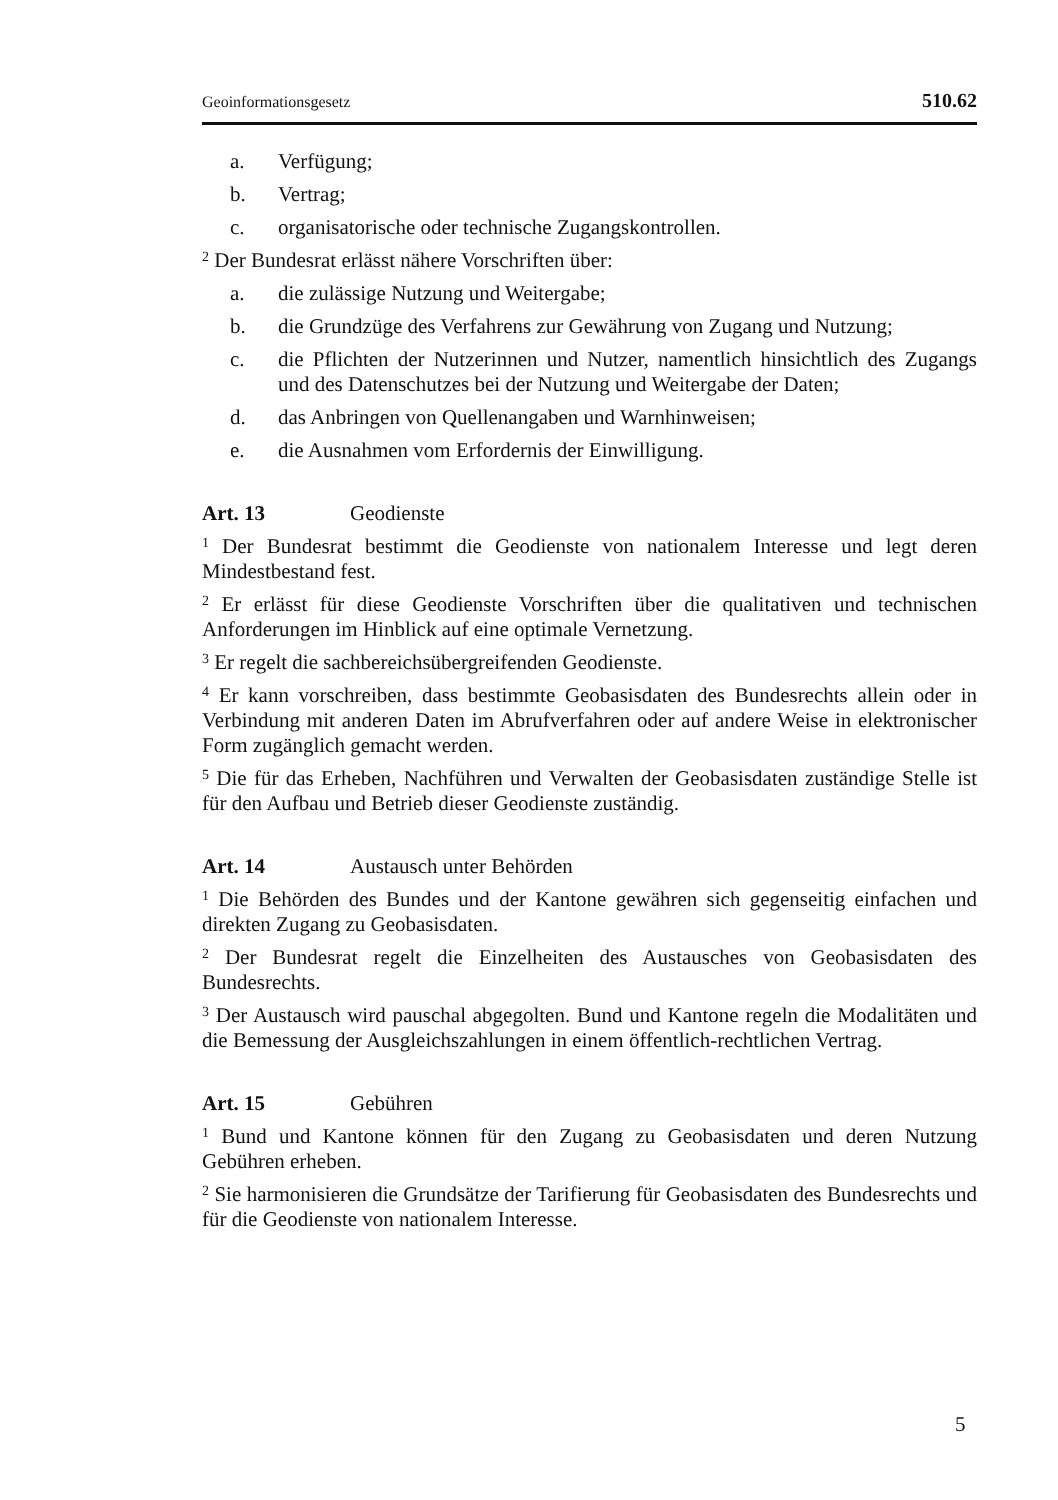Geoinformationsgesetz 510.62
a. Verfügung;
b. Vertrag;
c. organisatorische oder technische Zugangskontrollen.
<sup>2</sup> Der Bundesrat erlässt nähere Vorschriften über:
a. die zulässige Nutzung und Weitergabe;
b. die Grundzüge des Verfahrens zur Gewährung von Zugang und Nutzung;
c. die Pflichten der Nutzerinnen und Nutzer, namentlich hinsichtlich des Zugangs und des Datenschutzes bei der Nutzung und Weitergabe der Daten;
d. das Anbringen von Quellenangaben und Warnhinweisen;
e. die Ausnahmen vom Erfordernis der Einwilligung.
Art. 13 Geodienste
<sup>1</sup> Der Bundesrat bestimmt die Geodienste von nationalem Interesse und legt deren Mindestbestand fest.
<sup>2</sup> Er erlässt für diese Geodienste Vorschriften über die qualitativen und technischen Anforderungen im Hinblick auf eine optimale Vernetzung.
<sup>3</sup> Er regelt die sachbereichsübergreifenden Geodienste.
<sup>4</sup> Er kann vorschreiben, dass bestimmte Geobasisdaten des Bundesrechts allein oder in Verbindung mit anderen Daten im Abrufverfahren oder auf andere Weise in elektronischer Form zugänglich gemacht werden.
<sup>5</sup> Die für das Erheben, Nachführen und Verwalten der Geobasisdaten zuständige Stelle ist für den Aufbau und Betrieb dieser Geodienste zuständig.
Art. 14 Austausch unter Behörden
<sup>1</sup> Die Behörden des Bundes und der Kantone gewähren sich gegenseitig einfachen und direkten Zugang zu Geobasisdaten.
<sup>2</sup> Der Bundesrat regelt die Einzelheiten des Austausches von Geobasisdaten des Bundesrechts.
<sup>3</sup> Der Austausch wird pauschal abgegolten. Bund und Kantone regeln die Modalitäten und die Bemessung der Ausgleichszahlungen in einem öffentlich-rechtlichen Vertrag.
Art. 15 Gebühren
<sup>1</sup> Bund und Kantone können für den Zugang zu Geobasisdaten und deren Nutzung Gebühren erheben.
<sup>2</sup> Sie harmonisieren die Grundsätze der Tarifierung für Geobasisdaten des Bundesrechts und für die Geodienste von nationalem Interesse.
5